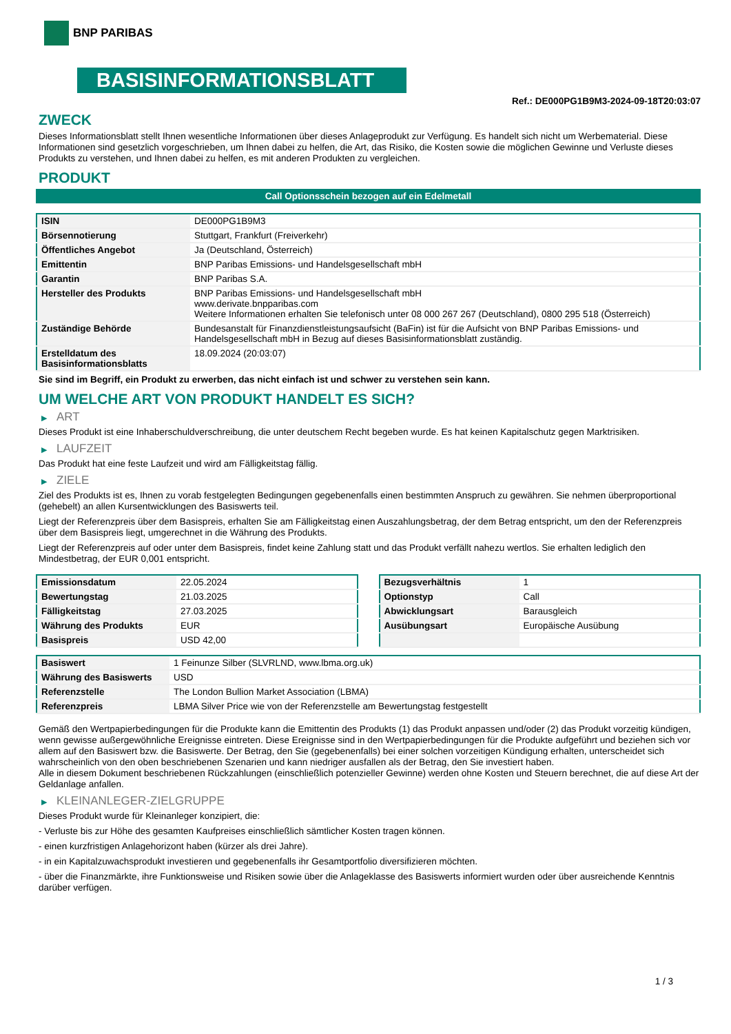BNP PARIBAS
BASISINFORMATIONSBLATT
Ref.: DE000PG1B9M3-2024-09-18T20:03:07
ZWECK
Dieses Informationsblatt stellt Ihnen wesentliche Informationen über dieses Anlageprodukt zur Verfügung. Es handelt sich nicht um Werbematerial. Diese Informationen sind gesetzlich vorgeschrieben, um Ihnen dabei zu helfen, die Art, das Risiko, die Kosten sowie die möglichen Gewinne und Verluste dieses Produkts zu verstehen, und Ihnen dabei zu helfen, es mit anderen Produkten zu vergleichen.
PRODUKT
Call Optionsschein bezogen auf ein Edelmetall
| ISIN | DE000PG1B9M3 |
| Börsennotierung | Stuttgart, Frankfurt (Freiverkehr) |
| Öffentliches Angebot | Ja (Deutschland, Österreich) |
| Emittentin | BNP Paribas Emissions- und Handelsgesellschaft mbH |
| Garantin | BNP Paribas S.A. |
| Hersteller des Produkts | BNP Paribas Emissions- und Handelsgesellschaft mbH www.derivate.bnpparibas.com Weitere Informationen erhalten Sie telefonisch unter 08 000 267 267 (Deutschland), 0800 295 518 (Österreich) |
| Zuständige Behörde | Bundesanstalt für Finanzdienstleistungsaufsicht (BaFin) ist für die Aufsicht von BNP Paribas Emissions- und Handelsgesellschaft mbH in Bezug auf dieses Basisinformationsblatt zuständig. |
| Erstelldatum des Basisinformationsblatts | 18.09.2024 (20:03:07) |
Sie sind im Begriff, ein Produkt zu erwerben, das nicht einfach ist und schwer zu verstehen sein kann.
UM WELCHE ART VON PRODUKT HANDELT ES SICH?
▶ ART
Dieses Produkt ist eine Inhaberschuldverschreibung, die unter deutschem Recht begeben wurde. Es hat keinen Kapitalschutz gegen Marktrisiken.
▶ LAUFZEIT
Das Produkt hat eine feste Laufzeit und wird am Fälligkeitstag fällig.
▶ ZIELE
Ziel des Produkts ist es, Ihnen zu vorab festgelegten Bedingungen gegebenenfalls einen bestimmten Anspruch zu gewähren. Sie nehmen überproportional (gehebelt) an allen Kursentwicklungen des Basiswerts teil.
Liegt der Referenzpreis über dem Basispreis, erhalten Sie am Fälligkeitstag einen Auszahlungsbetrag, der dem Betrag entspricht, um den der Referenzpreis über dem Basispreis liegt, umgerechnet in die Währung des Produkts.
Liegt der Referenzpreis auf oder unter dem Basispreis, findet keine Zahlung statt und das Produkt verfällt nahezu wertlos. Sie erhalten lediglich den Mindestbetrag, der EUR 0,001 entspricht.
| Emissionsdatum | 22.05.2024 |
| Bewertungstag | 21.03.2025 |
| Fälligkeitstag | 27.03.2025 |
| Währung des Produkts | EUR |
| Basispreis | USD 42,00 |
| Bezugsverhältnis | 1 |
| Optionstyp | Call |
| Abwicklungsart | Barausgleich |
| Ausübungsart | Europäische Ausübung |
| Basiswert | 1 Feinunze Silber (SLVRLND, www.lbma.org.uk) |
| Währung des Basiswerts | USD |
| Referenzstelle | The London Bullion Market Association (LBMA) |
| Referenzpreis | LBMA Silver Price wie von der Referenzstelle am Bewertungstag festgestellt |
Gemäß den Wertpapierbedingungen für die Produkte kann die Emittentin des Produkts (1) das Produkt anpassen und/oder (2) das Produkt vorzeitig kündigen, wenn gewisse außergewöhnliche Ereignisse eintreten. Diese Ereignisse sind in den Wertpapierbedingungen für die Produkte aufgeführt und beziehen sich vor allem auf den Basiswert bzw. die Basiswerte. Der Betrag, den Sie (gegebenenfalls) bei einer solchen vorzeitigen Kündigung erhalten, unterscheidet sich wahrscheinlich von den oben beschriebenen Szenarien und kann niedriger ausfallen als der Betrag, den Sie investiert haben.
Alle in diesem Dokument beschriebenen Rückzahlungen (einschließlich potenzieller Gewinne) werden ohne Kosten und Steuern berechnet, die auf diese Art der Geldanlage anfallen.
▶ KLEINANLEGER-ZIELGRUPPE
Dieses Produkt wurde für Kleinanleger konzipiert, die:
- Verluste bis zur Höhe des gesamten Kaufpreises einschließlich sämtlicher Kosten tragen können.
- einen kurzfristigen Anlagehorizont haben (kürzer als drei Jahre).
- in ein Kapitalzuwachsprodukt investieren und gegebenenfalls ihr Gesamtportfolio diversifizieren möchten.
- über die Finanzmärkte, ihre Funktionsweise und Risiken sowie über die Anlageklasse des Basiswerts informiert wurden oder über ausreichende Kenntnis darüber verfügen.
1 / 3